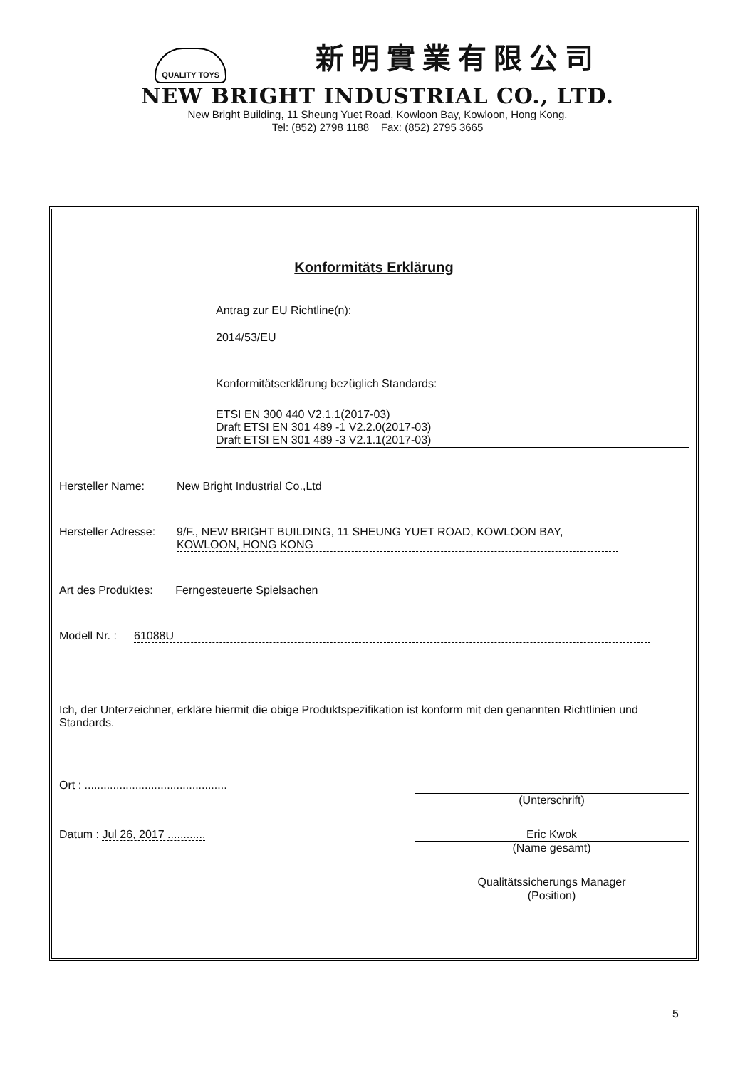QUALITY TOYS 新明實業有限公司
NEW BRIGHT INDUSTRIAL CO., LTD.
New Bright Building, 11 Sheung Yuet Road, Kowloon Bay, Kowloon, Hong Kong.
Tel: (852) 2798 1188 Fax: (852) 2795 3665
Konformitäts Erklärung
Antrag zur EU Richtline(n):
2014/53/EU
Konformitätserklärung bezüglich Standards:
ETSI EN 300 440 V2.1.1(2017-03)
Draft ETSI EN 301 489 -1 V2.2.0(2017-03)
Draft ETSI EN 301 489 -3 V2.1.1(2017-03)
Hersteller Name: New Bright Industrial Co.,Ltd
Hersteller Adresse: 9/F., NEW BRIGHT BUILDING, 11 SHEUNG YUET ROAD, KOWLOON BAY,
KOWLOON, HONG KONG
Art des Produktes: Ferngesteuerte Spielsachen
Modell Nr. : 61088U
Ich, der Unterzeichner, erkläre hiermit die obige Produktspezifikation ist konform mit den genannten Richtlinien und Standards.
Ort : .............................................
(Unterschrift)
Datum : Jul 26, 2017 ............
Eric Kwok
(Name gesamt)
Qualitätssicherungs Manager
(Position)
5